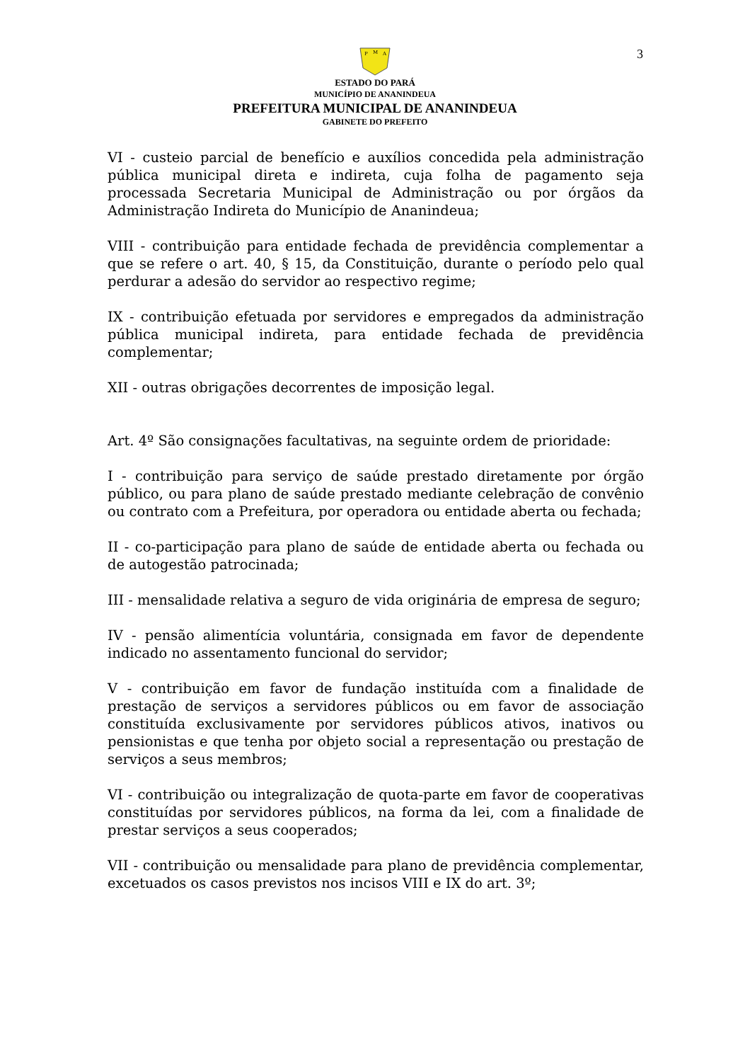3
P
M
A
ESTADO DO PARÁ
MUNICÍPIO DE ANANINDEUA
PREFEITURA MUNICIPAL DE ANANINDEUA
GABINETE DO PREFEITO
VI - custeio parcial de benefício e auxílios concedida pela administração pública municipal direta e indireta, cuja folha de pagamento seja processada Secretaria Municipal de Administração ou por órgãos da Administração Indireta do Município de Ananindeua;
VIII - contribuição para entidade fechada de previdência complementar a que se refere o art. 40, § 15, da Constituição, durante o período pelo qual perdurar a adesão do servidor ao respectivo regime;
IX - contribuição efetuada por servidores e empregados da administração pública municipal indireta, para entidade fechada de previdência complementar;
XII - outras obrigações decorrentes de imposição legal.
Art. 4º São consignações facultativas, na seguinte ordem de prioridade:
I - contribuição para serviço de saúde prestado diretamente por órgão público, ou para plano de saúde prestado mediante celebração de convênio ou contrato com a Prefeitura, por operadora ou entidade aberta ou fechada;
II - co-participação para plano de saúde de entidade aberta ou fechada ou de autogestão patrocinada;
III - mensalidade relativa a seguro de vida originária de empresa de seguro;
IV - pensão alimentícia voluntária, consignada em favor de dependente indicado no assentamento funcional do servidor;
V - contribuição em favor de fundação instituída com a finalidade de prestação de serviços a servidores públicos ou em favor de associação constituída exclusivamente por servidores públicos ativos, inativos ou pensionistas e que tenha por objeto social a representação ou prestação de serviços a seus membros;
VI - contribuição ou integralização de quota-parte em favor de cooperativas constituídas por servidores públicos, na forma da lei, com a finalidade de prestar serviços a seus cooperados;
VII - contribuição ou mensalidade para plano de previdência complementar, excetuados os casos previstos nos incisos VIII e IX do art. 3º;